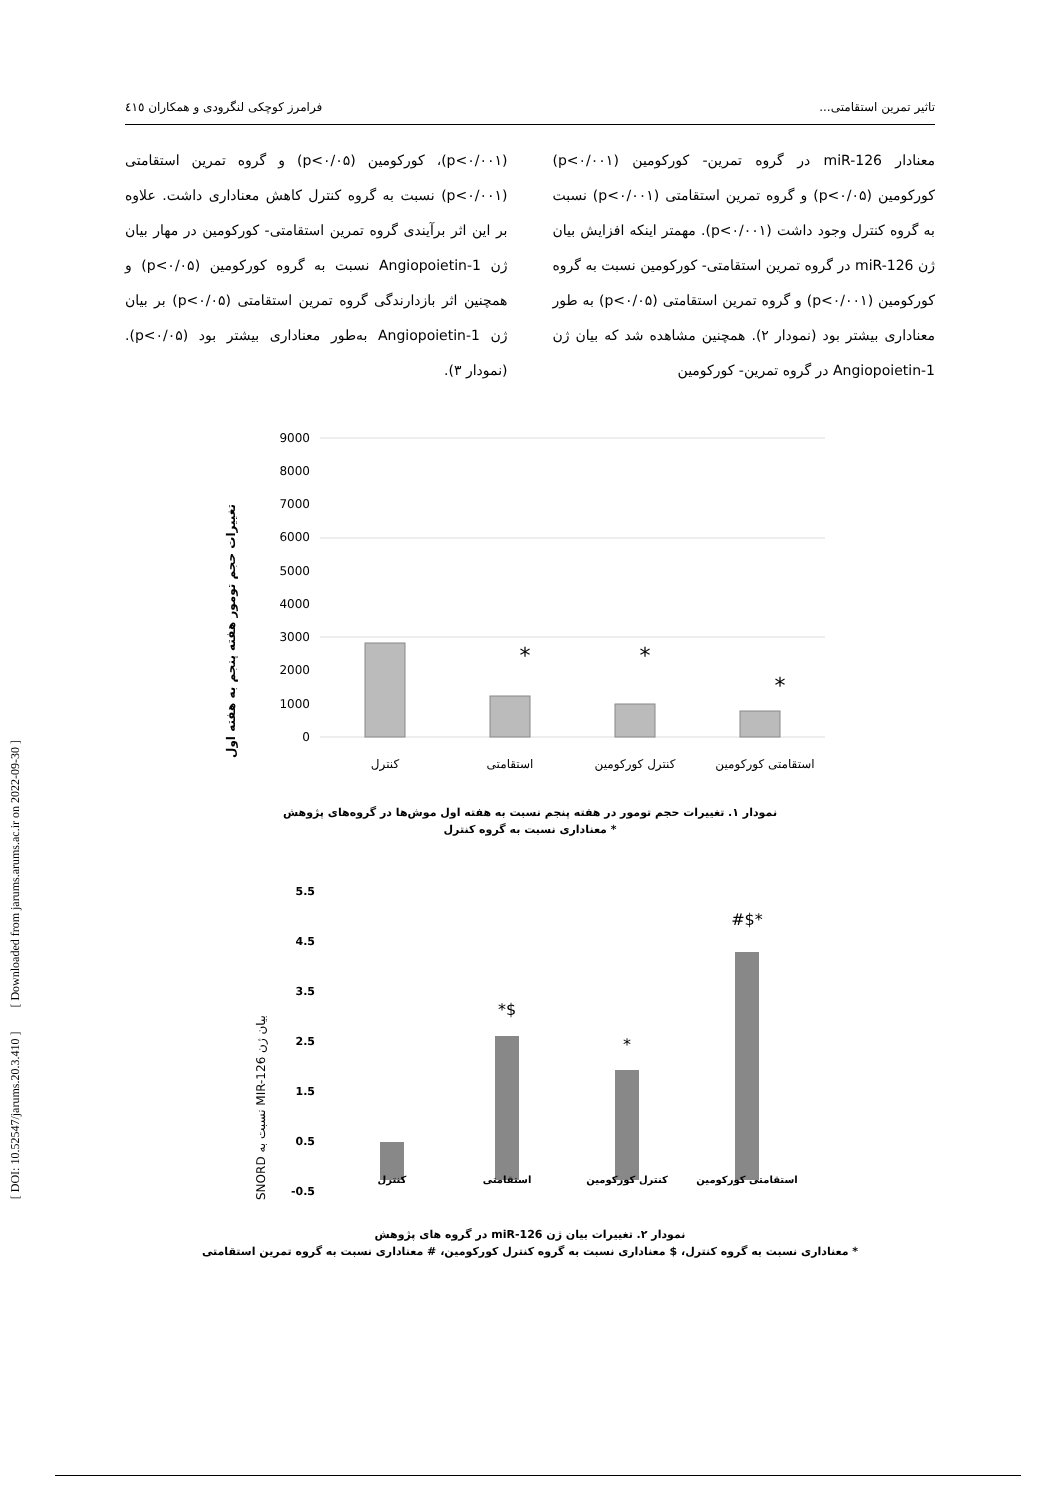تاثیر تمرین استقامتی... فرامرز کوچکی لنگرودی و همکاران ٤١٥
معنادار miR-126 در گروه تمرین- کورکومین (p<۰/۰۰۱) کورکومین (p<۰/۰۵) و گروه تمرین استقامتی (p<۰/۰۰۱) نسبت به گروه کنترل وجود داشت (p<۰/۰۰۱). مهمتر اینکه افزایش بیان ژن miR-126 در گروه تمرین استقامتی- کورکومین نسبت به گروه کورکومین (p<۰/۰۰۱) و گروه تمرین استقامتی (p<۰/۰۵) به طور معناداری بیشتر بود (نمودار ۲). همچنین مشاهده شد که بیان ژن Angiopoietin-1 در گروه تمرین- کورکومین
(p<۰/۰۰۱)، کورکومین (p<۰/۰۵) و گروه تمرین استقامتی (p<۰/۰۰۱) نسبت به گروه کنترل کاهش معناداری داشت. علاوه بر این اثر برآیندی گروه تمرین استقامتی- کورکومین در مهار بیان ژن Angiopoietin-1 نسبت به گروه کورکومین (p<۰/۰۵) و همچنین اثر بازدارندگی گروه تمرین استقامتی (p<۰/۰۵) بر بیان ژن Angiopoietin-1 به‌طور معناداری بیشتر بود (p<۰/۰۵). (نمودار ۳).
تغییرات حجم تومور هفته پنجم به هفته اول
9000
8000
7000
6000
5000
4000
3000
2000
1000
0
*
*
*
کنترل
استقامتی
کنترل کورکومین
استقامتی کورکومین
نمودار ۱. تغییرات حجم تومور در هفته پنجم نسبت به هفته اول موش‌ها در گروه‌های پژوهش
* معناداری نسبت به گروه کنترل
SNORD نسبت به MIR-126 بیان ژن
5.5
4.5
3.5
2.5
1.5
0.5
-0.5
*$
*
#$*
کنترل
استقامتی
کنترل کورکومین
استقامتی کورکومین
نمودار ۲. تغییرات بیان ژن miR-126 در گروه های پژوهش
* معناداری نسبت به گروه کنترل، $ معناداری نسبت به گروه کنترل کورکومین، # معناداری نسبت به گروه تمرین استقامتی
[ DOI: 10.52547/jarums.20.3.410 ] [ Downloaded from jarums.arums.ac.ir on 2022-09-30 ]